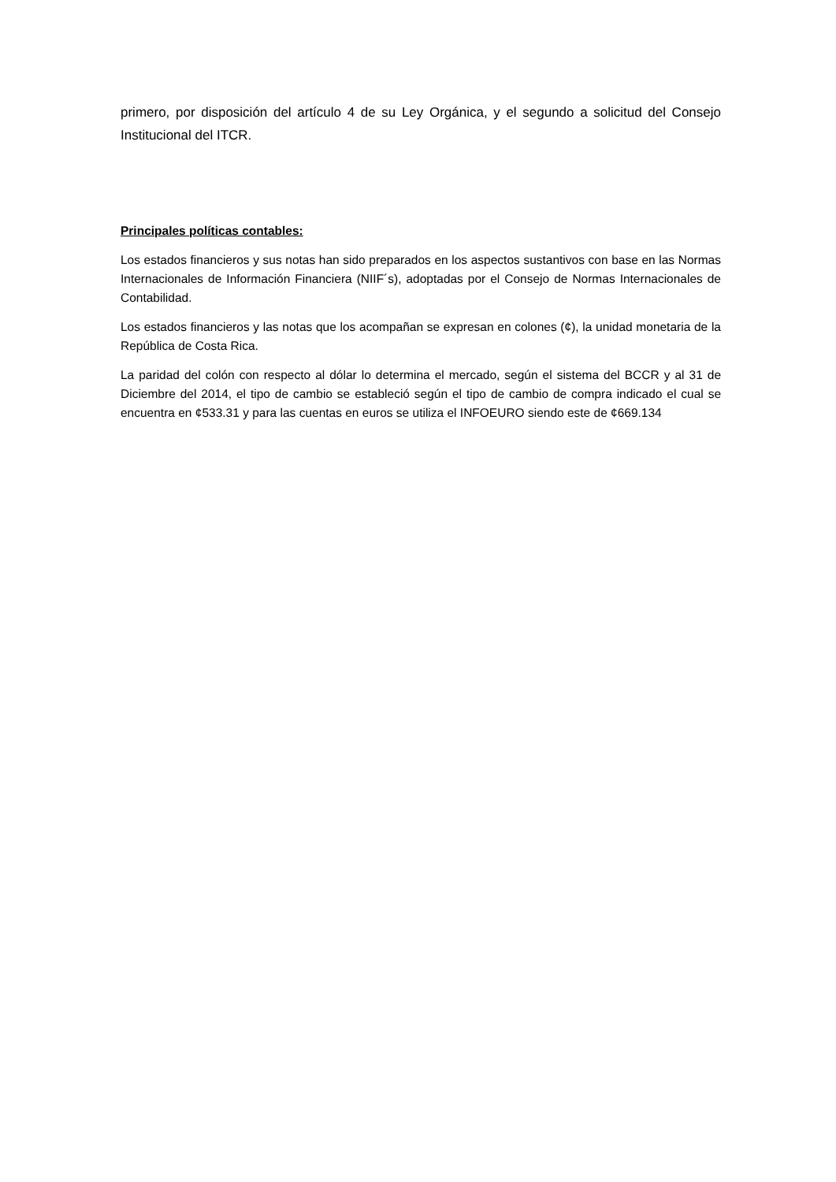primero, por disposición del artículo 4 de su Ley Orgánica, y el segundo a solicitud del Consejo Institucional del ITCR.
Principales políticas contables:
Los estados financieros y sus notas han sido preparados en los aspectos sustantivos con base en las Normas Internacionales de Información Financiera (NIIF´s), adoptadas por el Consejo de Normas Internacionales de Contabilidad.
Los estados financieros y las notas que los acompañan se expresan en colones (¢), la unidad monetaria de la República de Costa Rica.
La paridad del colón con respecto al dólar lo determina el mercado, según el sistema del BCCR y al 31 de Diciembre del 2014, el tipo de cambio se estableció según el tipo de cambio de compra indicado el cual se encuentra en ¢533.31 y para las cuentas en euros se utiliza el INFOEURO siendo este de ¢669.134